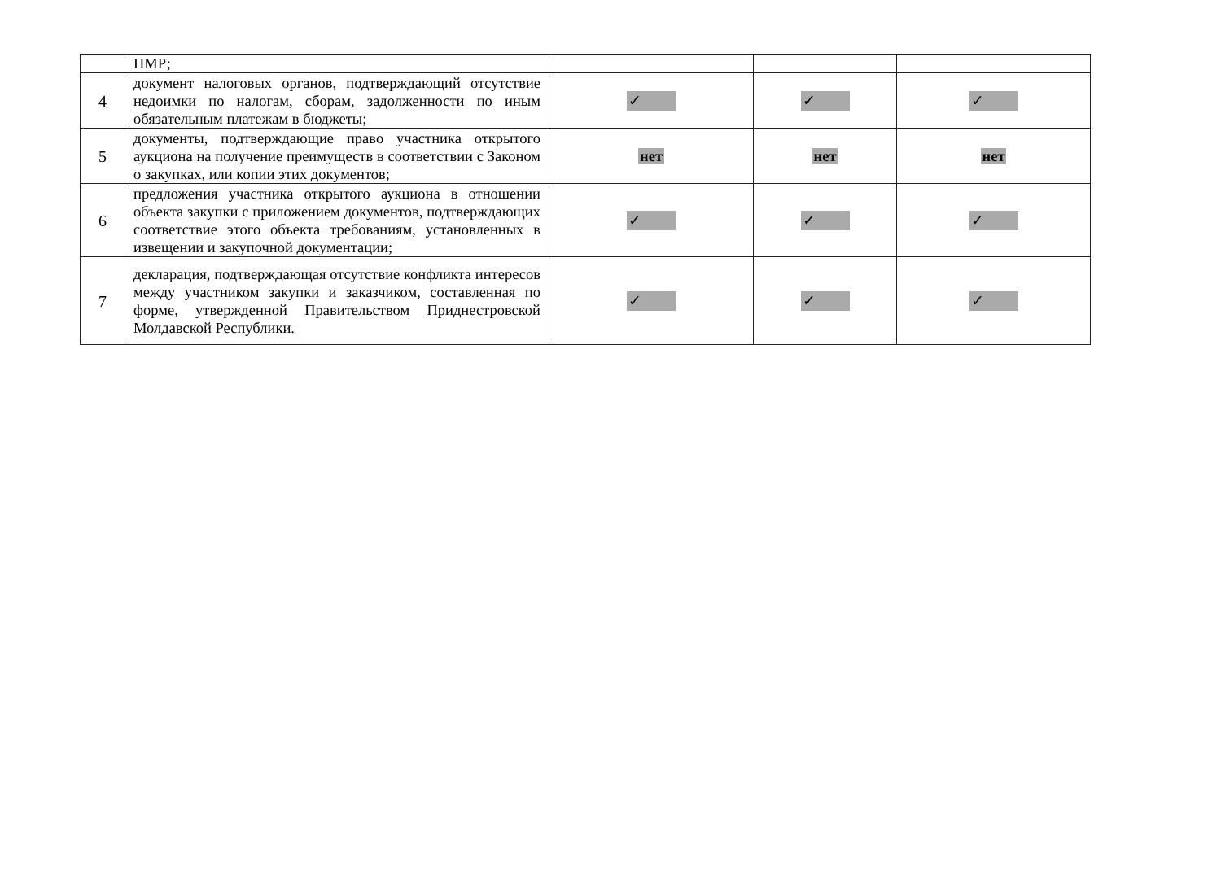| | ПМР; | | | |
| 4 | документ налоговых органов, подтверждающий отсутствие недоимки по налогам, сборам, задолженности по иным обязательным платежам в бюджеты; | ✓ | ✓ | ✓ |
| 5 | документы, подтверждающие право участника открытого аукциона на получение преимуществ в соответствии с Законом о закупках, или копии этих документов; | нет | нет | нет |
| 6 | предложения участника открытого аукциона в отношении объекта закупки с приложением документов, подтверждающих соответствие этого объекта требованиям, установленных в извещении и закупочной документации; | ✓ | ✓ | ✓ |
| 7 | декларация, подтверждающая отсутствие конфликта интересов между участником закупки и заказчиком, составленная по форме, утвержденной Правительством Приднестровской Молдавской Республики. | ✓ | ✓ | ✓ |